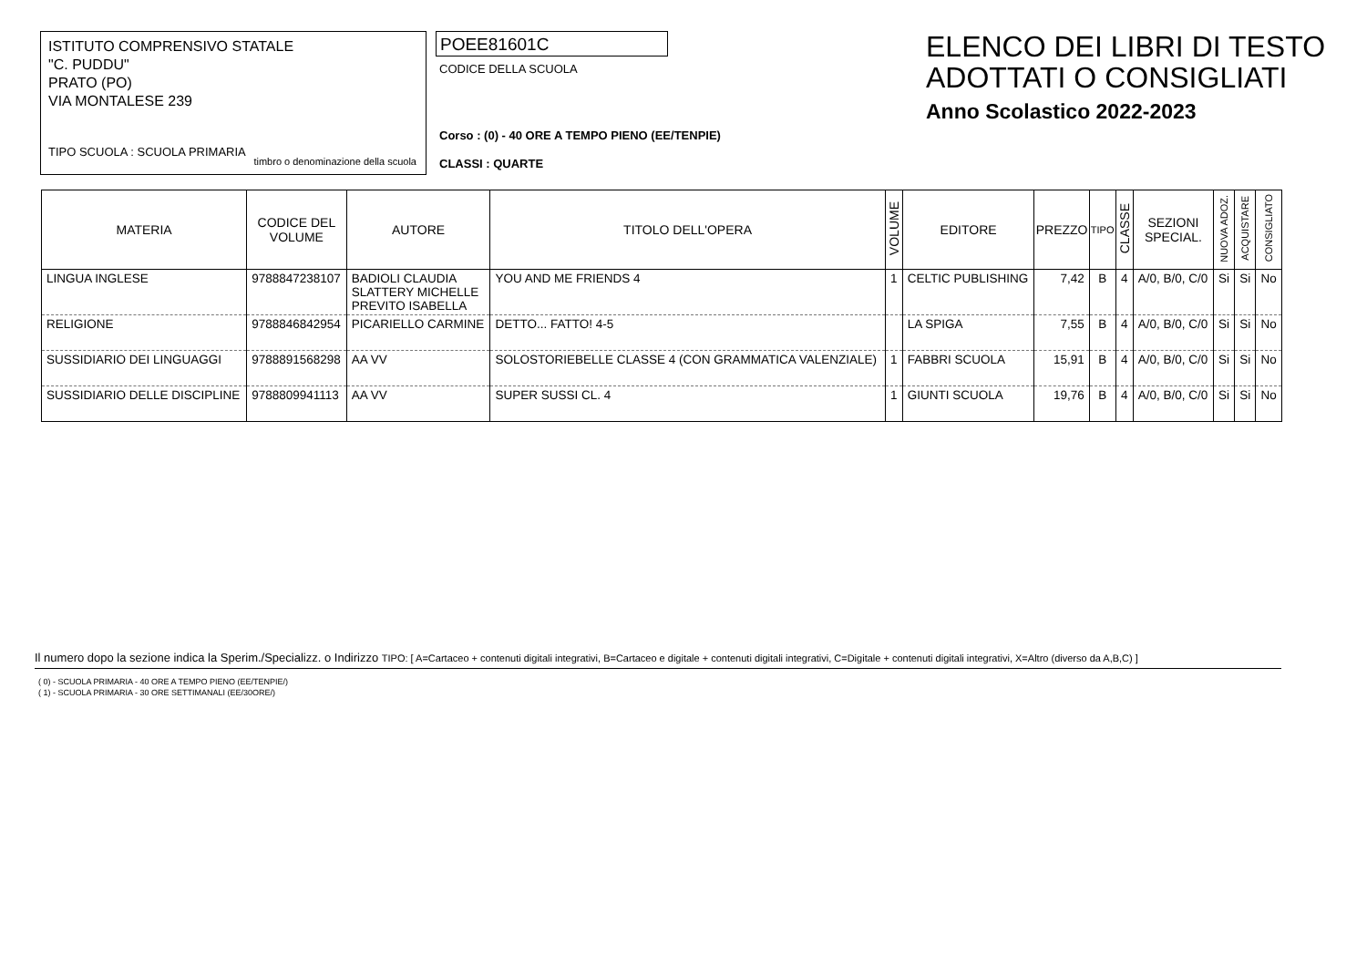ISTITUTO COMPRENSIVO STATALE
"C. PUDDU"
PRATO (PO)
VIA MONTALESE 239
TIPO SCUOLA : SCUOLA PRIMARIA
timbro o denominazione della scuola
POEE81601C
CODICE DELLA SCUOLA
Corso : (0) - 40 ORE A TEMPO PIENO (EE/TENPIE)
CLASSI : QUARTE
ELENCO DEI LIBRI DI TESTO
ADOTTATI O CONSIGLIATI
Anno Scolastico 2022-2023
| MATERIA | CODICE DEL VOLUME | AUTORE | TITOLO DELL'OPERA | VOLUME | EDITORE | PREZZO | TIPO | CLASSE | SEZIONI SPECIAL. | NUOVA ADOZ. | ACQUISTARE | CONSIGLIATO |
| --- | --- | --- | --- | --- | --- | --- | --- | --- | --- | --- | --- | --- |
| LINGUA INGLESE | 9788847238107 | BADIOLI CLAUDIA SLATTERY MICHELLE PREVITO ISABELLA | YOU AND ME FRIENDS 4 | 1 | CELTIC PUBLISHING | 7,42 | B | 4 | A/0, B/0, C/0 | Si | Si | No |
| RELIGIONE | 9788846842954 | PICARIELLO CARMINE | DETTO... FATTO! 4-5 | | LA SPIGA | 7,55 | B | 4 | A/0, B/0, C/0 | Si | Si | No |
| SUSSIDIARIO DEI LINGUAGGI | 9788891568298 | AA VV | SOLOSTORIEBELLE CLASSE 4 (CON GRAMMATICA VALENZIALE) | 1 | FABBRI SCUOLA | 15,91 | B | 4 | A/0, B/0, C/0 | Si | Si | No |
| SUSSIDIARIO DELLE DISCIPLINE | 9788809941113 | AA VV | SUPER SUSSI CL. 4 | 1 | GIUNTI SCUOLA | 19,76 | B | 4 | A/0, B/0, C/0 | Si | Si | No |
Il numero dopo la sezione indica la Sperim./Specializz. o Indirizzo TIPO: [ A=Cartaceo + contenuti digitali integrativi, B=Cartaceo e digitale + contenuti digitali integrativi, C=Digitale + contenuti digitali integrativi, X=Altro (diverso da A,B,C) ]
( 0) - SCUOLA PRIMARIA - 40 ORE A TEMPO PIENO (EE/TENPIE/)
( 1) - SCUOLA PRIMARIA - 30 ORE SETTIMANALI (EE/30ORE/)